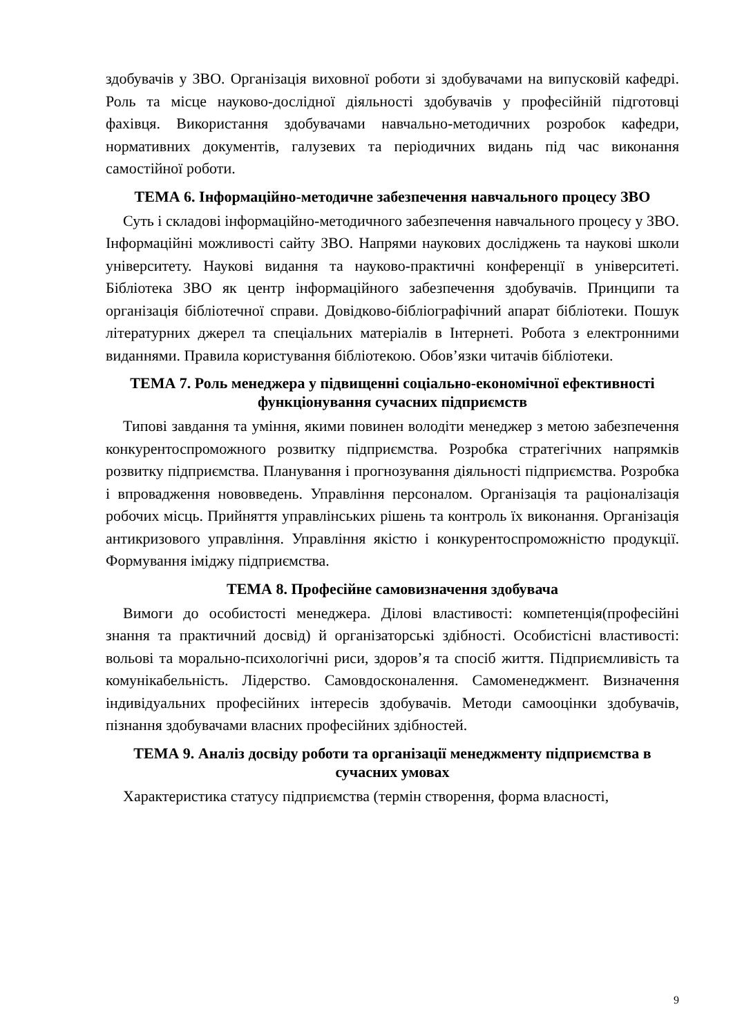здобувачів у ЗВО. Організація виховної роботи зі здобувачами на випусковій кафедрі. Роль та місце науково-дослідної діяльності здобувачів у професійній підготовці фахівця. Використання здобувачами навчально-методичних розробок кафедри, нормативних документів, галузевих та періодичних видань під час виконання самостійної роботи.
ТЕМА 6. Інформаційно-методичне забезпечення навчального процесу ЗВО
Суть і складові інформаційно-методичного забезпечення навчального процесу у ЗВО. Інформаційні можливості сайту ЗВО. Напрями наукових досліджень та наукові школи університету. Наукові видання та науково-практичні конференції в університеті. Бібліотека ЗВО як центр інформаційного забезпечення здобувачів. Принципи та організація бібліотечної справи. Довідково-бібліографічний апарат бібліотеки. Пошук літературних джерел та спеціальних матеріалів в Інтернеті. Робота з електронними виданнями. Правила користування бібліотекою. Обов’язки читачів бібліотеки.
ТЕМА 7. Роль менеджера у підвищенні соціально-економічної ефективності функціонування сучасних підприємств
Типові завдання та уміння, якими повинен володіти менеджер з метою забезпечення конкурентоспроможного розвитку підприємства. Розробка стратегічних напрямків розвитку підприємства. Планування і прогнозування діяльності підприємства. Розробка і впровадження нововведень. Управління персоналом. Організація та раціоналізація робочих місць. Прийняття управлінських рішень та контроль їх виконання. Організація антикризового управління. Управління якістю і конкурентоспроможністю продукції. Формування іміджу підприємства.
ТЕМА 8. Професійне самовизначення здобувача
Вимоги до особистості менеджера. Ділові властивості: компетенція(професійні знання та практичний досвід) й організаторські здібності. Особистісні властивості: вольові та морально-психологічні риси, здоров’я та спосіб життя. Підприємливість та комунікабельність. Лідерство. Самовдосконалення. Самоменеджмент. Визначення індивідуальних професійних інтересів здобувачів. Методи самооцінки здобувачів, пізнання здобувачами власних професійних здібностей.
ТЕМА 9. Аналіз досвіду роботи та організації менеджменту підприємства в сучасних умовах
Характеристика статусу підприємства (термін створення, форма власності,
9